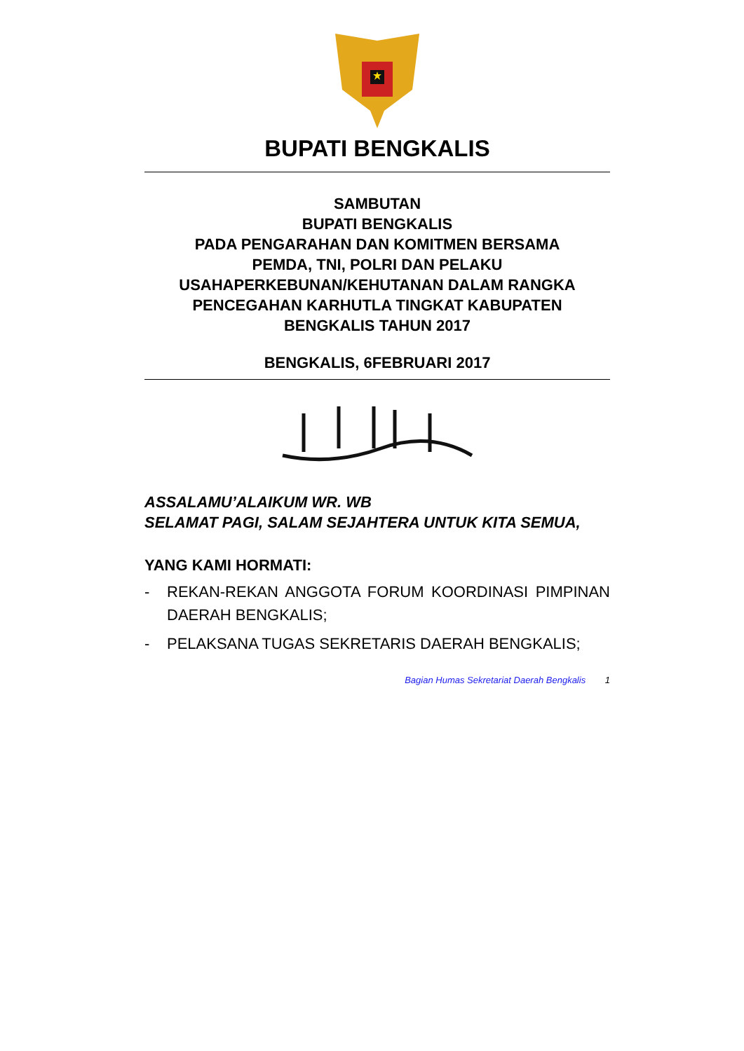BUPATI BENGKALIS
SAMBUTAN
BUPATI BENGKALIS
PADA PENGARAHAN DAN KOMITMEN BERSAMA
PEMDA, TNI, POLRI DAN PELAKU
USAHAPERKEBUNAN/KEHUTANAN DALAM RANGKA
PENCEGAHAN KARHUTLA TINGKAT KABUPATEN
BENGKALIS TAHUN 2017
BENGKALIS, 6FEBRUARI 2017
ASSALAMU’ALAIKUM WR. WB
SELAMAT PAGI, SALAM SEJAHTERA UNTUK KITA SEMUA,
YANG KAMI HORMATI:
- REKAN-REKAN ANGGOTA FORUM KOORDINASI PIMPINAN DAERAH BENGKALIS;
- PELAKSANA TUGAS SEKRETARIS DAERAH BENGKALIS;
Bagian Humas Sekretariat Daerah Bengkalis 1